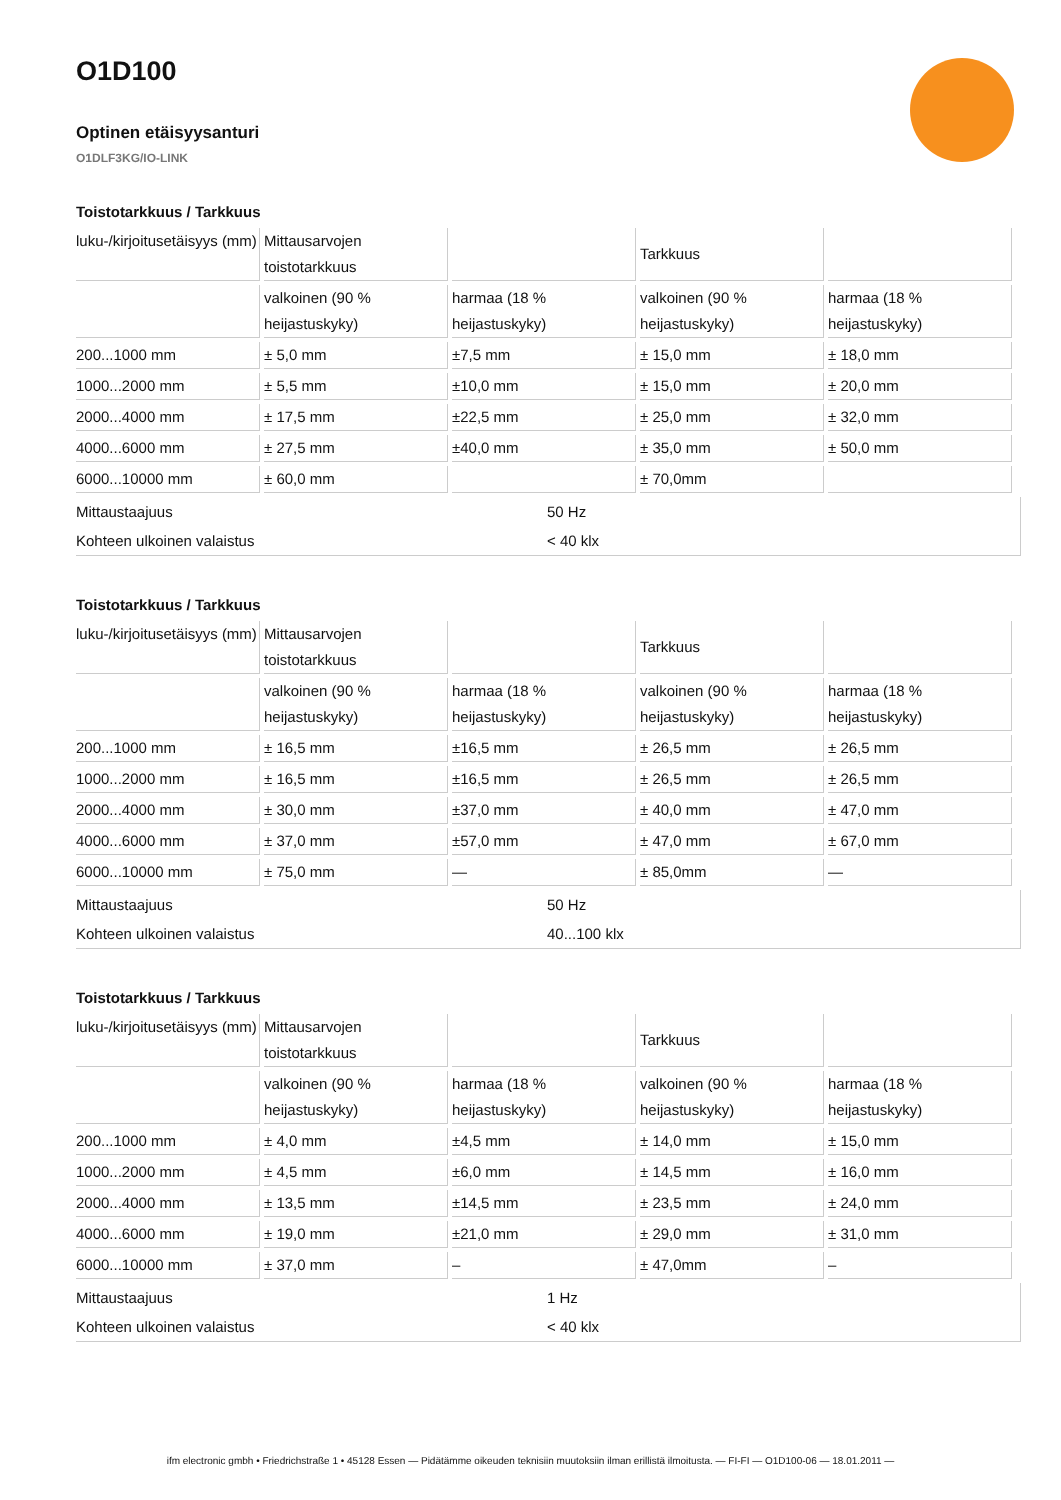O1D100
Optinen etäisyysanturi
O1DLF3KG/IO-LINK
Toistotarkkuus / Tarkkuus
| luku-/kirjoitusetäisyys (mm) | Mittausarvojen toistotarkkuus | | Tarkkuus | |
| | valkoinen (90 % heijastuskyky) | harmaa (18 % heijastuskyky) | valkoinen (90 % heijastuskyky) | harmaa (18 % heijastuskyky) |
| 200...1000 mm | ± 5,0 mm | ±7,5 mm | ± 15,0 mm | ± 18,0 mm |
| 1000...2000 mm | ± 5,5 mm | ±10,0 mm | ± 15,0 mm | ± 20,0 mm |
| 2000...4000 mm | ± 17,5 mm | ±22,5 mm | ± 25,0 mm | ± 32,0 mm |
| 4000...6000 mm | ± 27,5 mm | ±40,0 mm | ± 35,0 mm | ± 50,0 mm |
| 6000...10000 mm | ± 60,0 mm | | ± 70,0mm | |
Mittaustaajuus 50 Hz
Kohteen ulkoinen valaistus < 40 klx
Toistotarkkuus / Tarkkuus
| luku-/kirjoitusetäisyys (mm) | Mittausarvojen toistotarkkuus | | Tarkkuus | |
| | valkoinen (90 % heijastuskyky) | harmaa (18 % heijastuskyky) | valkoinen (90 % heijastuskyky) | harmaa (18 % heijastuskyky) |
| 200...1000 mm | ± 16,5 mm | ±16,5 mm | ± 26,5 mm | ± 26,5 mm |
| 1000...2000 mm | ± 16,5 mm | ±16,5 mm | ± 26,5 mm | ± 26,5 mm |
| 2000...4000 mm | ± 30,0 mm | ±37,0 mm | ± 40,0 mm | ± 47,0 mm |
| 4000...6000 mm | ± 37,0 mm | ±57,0 mm | ± 47,0 mm | ± 67,0 mm |
| 6000...10000 mm | ± 75,0 mm | — | ± 85,0mm | — |
Mittaustaajuus 50 Hz
Kohteen ulkoinen valaistus 40...100 klx
Toistotarkkuus / Tarkkuus
| luku-/kirjoitusetäisyys (mm) | Mittausarvojen toistotarkkuus | | Tarkkuus | |
| | valkoinen (90 % heijastuskyky) | harmaa (18 % heijastuskyky) | valkoinen (90 % heijastuskyky) | harmaa (18 % heijastuskyky) |
| 200...1000 mm | ± 4,0 mm | ±4,5 mm | ± 14,0 mm | ± 15,0 mm |
| 1000...2000 mm | ± 4,5 mm | ±6,0 mm | ± 14,5 mm | ± 16,0 mm |
| 2000...4000 mm | ± 13,5 mm | ±14,5 mm | ± 23,5 mm | ± 24,0 mm |
| 4000...6000 mm | ± 19,0 mm | ±21,0 mm | ± 29,0 mm | ± 31,0 mm |
| 6000...10000 mm | ± 37,0 mm | – | ± 47,0mm | – |
Mittaustaajuus 1 Hz
Kohteen ulkoinen valaistus < 40 klx
ifm electronic gmbh • Friedrichstraße 1 • 45128 Essen — Pidätämme oikeuden teknisiin muutoksiin ilman erillistä ilmoitusta. — FI-FI — O1D100-06 — 18.01.2011 —